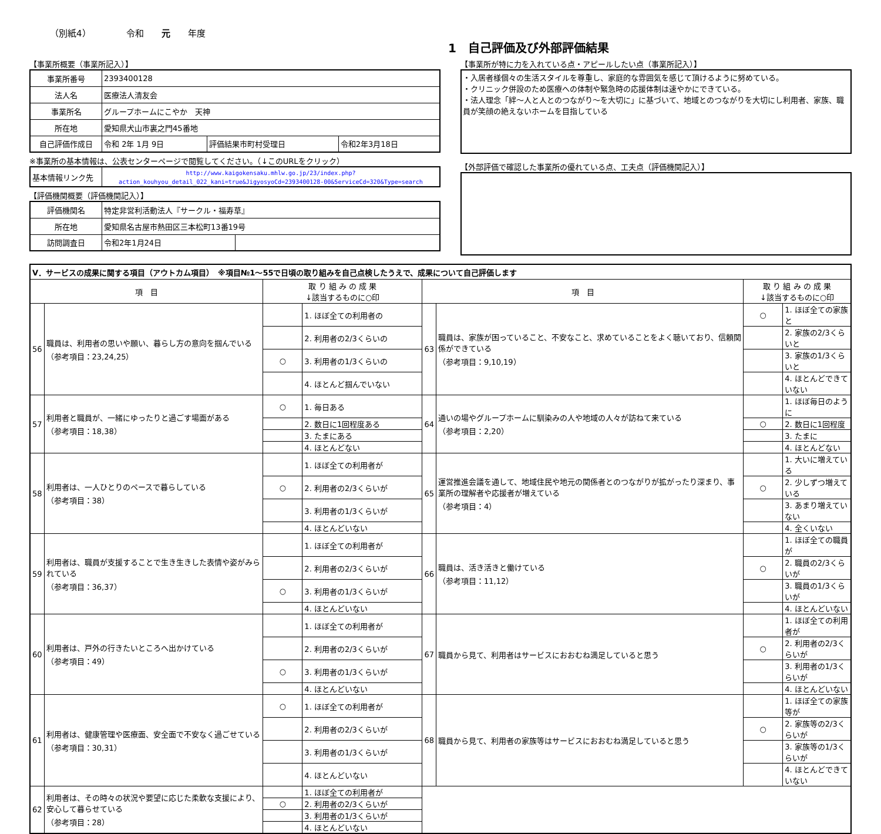（別紙4） 令和　　元　　年度
1　自己評価及び外部評価結果
【事業所概要（事業所記入）】
| 事業所番号 | 2393400128 | | |
| 法人名 | 医療法人清友会 | | |
| 事業所名 | グループホームにこやか 天神 | | |
| 所在地 | 愛知県犬山市裏之門45番地 | | |
| 自己評価作成日 | 令和 2年 1月 9日 | 評価結果市町村受理日 | 令和2年3月18日 |
※事業所の基本情報は、公表センターページで閲覧してください。（↓このURLをクリック）
| 基本情報リンク先 | http://www.kaigokensaku.mhlw.go.jp/23/index.php?action_kouhyou_detail_022_kani=true&JigyosyoCd=2393400128-00&ServiceCd=320&Type=search |
【評価機関概要（評価機関記入）】
| 評価機関名 | 特定非営利活動法人『サークル・福寿草』 | |
| 所在地 | 愛知県名古屋市熱田区三本松町13番19号 | |
| 訪問調査日 | 令和2年1月24日 | |
【事業所が特に力を入れている点・アピールしたい点（事業所記入）】
・入居者様個々の生活スタイルを尊重し、家庭的な雰囲気を感じて頂けるように努めている。
・クリニック併設のため医療への体制や緊急時の応援体制は速やかにできている。
・法人理念「絆～人と人とのつながり～を大切に」に基づいて、地域とのつながりを大切にし利用者、家族、職員が笑顔の絶えないホームを目指している
【外部評価で確認した事業所の優れている点、工夫点（評価機関記入）】
| Ⅴ．サービスの成果に関する項目（アウトカム項目） ※項目№1～55で日頃の取り組みを自己点検したうえで、成果について自己評価します | | | | | | | |
| 項 目 | | 取 り 組 み の 成 果 ↓該当するものに○印 | | 項 目 | | 取 り 組 み の 成 果 ↓該当するものに○印 | |
| 56 | 職員は、利用者の思いや願い、暮らし方の意向を掴んでいる （参考項目：23,24,25） | | 1. ほぼ全ての利用者の | 63 | 職員は、家族が困っていること、不安なこと、求めていることをよく聴いており、信頼関係ができている （参考項目：9,10,19） | ○ | 1. ほぼ全ての家族と |
| | | | 2. 利用者の2/3くらいの | | | | 2. 家族の2/3くらいと |
| | | ○ | 3. 利用者の1/3くらいの | | | | 3. 家族の1/3くらいと |
| | | | 4. ほとんど掴んでいない | | | | 4. ほとんどできていない |
| 57 | 利用者と職員が、一緒にゆったりと過ごす場面がある （参考項目：18,38） | ○ | 1. 毎日ある | 64 | 通いの場やグループホームに馴染みの人や地域の人々が訪ねて来ている （参考項目：2,20） | | 1. ほぼ毎日のように |
| | | | 2. 数日に1回程度ある | | | ○ | 2. 数日に1回程度 |
| | | | 3. たまにある | | | | 3. たまに |
| | | | 4. ほとんどない | | | | 4. ほとんどない |
| 58 | 利用者は、一人ひとりのペースで暮らしている （参考項目：38） | | 1. ほぼ全ての利用者が | 65 | 運営推進会議を通して、地域住民や地元の関係者とのつながりが拡がったり深まり、事業所の理解者や応援者が増えている （参考項目：4） | | 1. 大いに増えている |
| | | ○ | 2. 利用者の2/3くらいが | | | ○ | 2. 少しずつ増えている |
| | | | 3. 利用者の1/3くらいが | | | | 3. あまり増えていない |
| | | | 4. ほとんどいない | | | | 4. 全くいない |
| 59 | 利用者は、職員が支援することで生き生きした表情や姿がみられている （参考項目：36,37） | | 1. ほぼ全ての利用者が | 66 | 職員は、活き活きと働けている （参考項目：11,12） | | 1. ほぼ全ての職員が |
| | | | 2. 利用者の2/3くらいが | | | ○ | 2. 職員の2/3くらいが |
| | | ○ | 3. 利用者の1/3くらいが | | | | 3. 職員の1/3くらいが |
| | | | 4. ほとんどいない | | | | 4. ほとんどいない |
| 60 | 利用者は、戸外の行きたいところへ出かけている （参考項目：49） | | 1. ほぼ全ての利用者が | 67 | 職員から見て、利用者はサービスにおおむね満足していると思う | | 1. ほぼ全ての利用者が |
| | | | 2. 利用者の2/3くらいが | | | ○ | 2. 利用者の2/3くらいが |
| | | ○ | 3. 利用者の1/3くらいが | | | | 3. 利用者の1/3くらいが |
| | | | 4. ほとんどいない | | | | 4. ほとんどいない |
| 61 | 利用者は、健康管理や医療面、安全面で不安なく過ごせている （参考項目：30,31） | ○ | 1. ほぼ全ての利用者が | 68 | 職員から見て、利用者の家族等はサービスにおおむね満足していると思う | | 1. ほぼ全ての家族等が |
| | | | 2. 利用者の2/3くらいが | | | ○ | 2. 家族等の2/3くらいが |
| | | | 3. 利用者の1/3くらいが | | | | 3. 家族等の1/3くらいが |
| | | | 4. ほとんどいない | | | | 4. ほとんどできていない |
| 62 | 利用者は、その時々の状況や要望に応じた柔軟な支援により、安心して暮らせている （参考項目：28） | | 1. ほぼ全ての利用者が | | | | |
| | | ○ | 2. 利用者の2/3くらいが | | | | |
| | | | 3. 利用者の1/3くらいが | | | | |
| | | | 4. ほとんどいない | | | | |